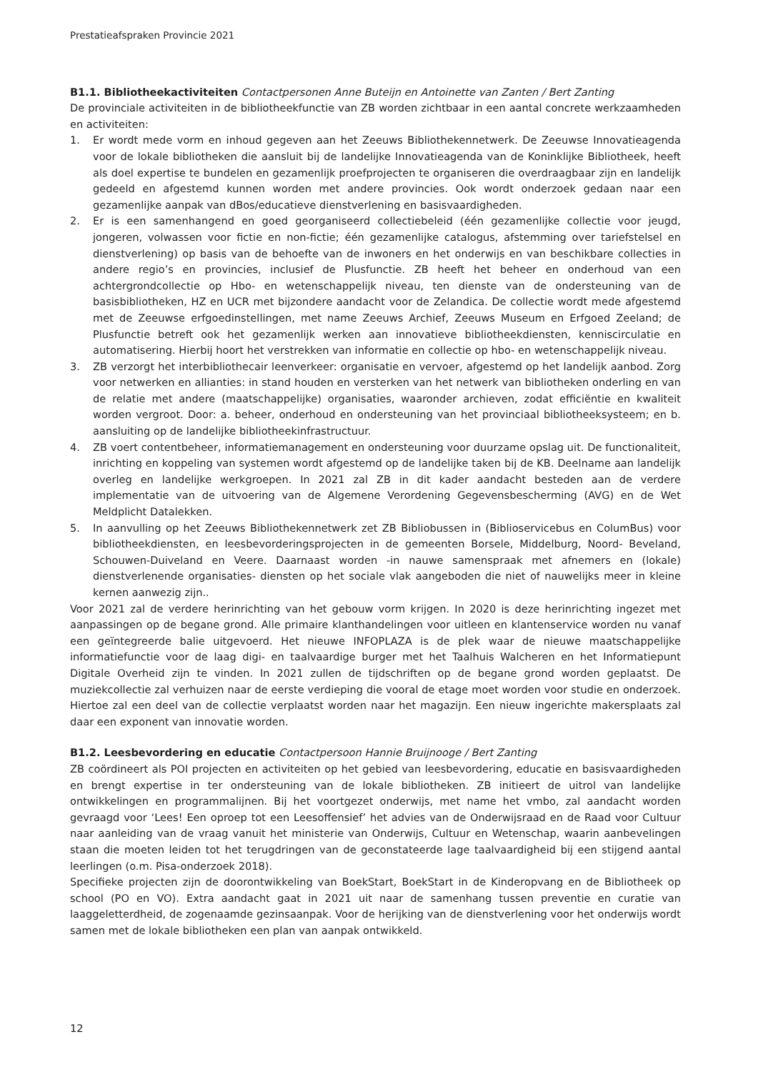Prestatieafspraken Provincie 2021
B1.1. Bibliotheekactiviteiten Contactpersonen Anne Buteijn en Antoinette van Zanten / Bert Zanting
De provinciale activiteiten in de bibliotheekfunctie van ZB worden zichtbaar in een aantal concrete werkzaamheden en activiteiten:
1. Er wordt mede vorm en inhoud gegeven aan het Zeeuws Bibliothekennetwerk. De Zeeuwse Innovatieagenda voor de lokale bibliotheken die aansluit bij de landelijke Innovatieagenda van de Koninklijke Bibliotheek, heeft als doel expertise te bundelen en gezamenlijk proefprojecten te organiseren die overdraagbaar zijn en landelijk gedeeld en afgestemd kunnen worden met andere provincies. Ook wordt onderzoek gedaan naar een gezamenlijke aanpak van dBos/educatieve dienstverlening en basisvaardigheden.
2. Er is een samenhangend en goed georganiseerd collectiebeleid (één gezamenlijke collectie voor jeugd, jongeren, volwassen voor fictie en non-fictie; één gezamenlijke catalogus, afstemming over tariefstelsel en dienstverlening) op basis van de behoefte van de inwoners en het onderwijs en van beschikbare collecties in andere regio’s en provincies, inclusief de Plusfunctie. ZB heeft het beheer en onderhoud van een achtergrondcollectie op Hbo- en wetenschappelijk niveau, ten dienste van de ondersteuning van de basisbibliotheken, HZ en UCR met bijzondere aandacht voor de Zelandica. De collectie wordt mede afgestemd met de Zeeuwse erfgoedinstellingen, met name Zeeuws Archief, Zeeuws Museum en Erfgoed Zeeland; de Plusfunctie betreft ook het gezamenlijk werken aan innovatieve bibliotheekdiensten, kenniscirculatie en automatisering. Hierbij hoort het verstrekken van informatie en collectie op hbo- en wetenschappelijk niveau.
3. ZB verzorgt het interbibliothecair leenverkeer: organisatie en vervoer, afgestemd op het landelijk aanbod. Zorg voor netwerken en allianties: in stand houden en versterken van het netwerk van bibliotheken onderling en van de relatie met andere (maatschappelijke) organisaties, waaronder archieven, zodat efficiëntie en kwaliteit worden vergroot. Door: a. beheer, onderhoud en ondersteuning van het provinciaal bibliotheeksysteem; en b. aansluiting op de landelijke bibliotheekinfrastructuur.
4. ZB voert contentbeheer, informatiemanagement en ondersteuning voor duurzame opslag uit. De functionaliteit, inrichting en koppeling van systemen wordt afgestemd op de landelijke taken bij de KB. Deelname aan landelijk overleg en landelijke werkgroepen. In 2021 zal ZB in dit kader aandacht besteden aan de verdere implementatie van de uitvoering van de Algemene Verordening Gegevensbescherming (AVG) en de Wet Meldplicht Datalekken.
5. In aanvulling op het Zeeuws Bibliothekennetwerk zet ZB Bibliobussen in (Biblioservicebus en ColumBus) voor bibliotheekdiensten, en leesbevorderingsprojecten in de gemeenten Borsele, Middelburg, Noord- Beveland, Schouwen-Duiveland en Veere. Daarnaast worden -in nauwe samenspraak met afnemers en (lokale) dienstverlenende organisaties- diensten op het sociale vlak aangeboden die niet of nauwelijks meer in kleine kernen aanwezig zijn..
Voor 2021 zal de verdere herinrichting van het gebouw vorm krijgen. In 2020 is deze herinrichting ingezet met aanpassingen op de begane grond. Alle primaire klanthandelingen voor uitleen en klantenservice worden nu vanaf een geïntegreerde balie uitgevoerd. Het nieuwe INFOPLAZA is de plek waar de nieuwe maatschappelijke informatiefunctie voor de laag digi- en taalvaardige burger met het Taalhuis Walcheren en het Informatiepunt Digitale Overheid zijn te vinden. In 2021 zullen de tijdschriften op de begane grond worden geplaatst. De muziekcollectie zal verhuizen naar de eerste verdieping die vooral de etage moet worden voor studie en onderzoek. Hiertoe zal een deel van de collectie verplaatst worden naar het magazijn. Een nieuw ingerichte makersplaats zal daar een exponent van innovatie worden.
B1.2. Leesbevordering en educatie Contactpersoon Hannie Bruijnooge / Bert Zanting
ZB coördineert als POI projecten en activiteiten op het gebied van leesbevordering, educatie en basisvaardigheden en brengt expertise in ter ondersteuning van de lokale bibliotheken. ZB initieert de uitrol van landelijke ontwikkelingen en programmalijnen. Bij het voortgezet onderwijs, met name het vmbo, zal aandacht worden gevraagd voor ‘Lees! Een oproep tot een Leesoffensief’ het advies van de Onderwijsraad en de Raad voor Cultuur naar aanleiding van de vraag vanuit het ministerie van Onderwijs, Cultuur en Wetenschap, waarin aanbevelingen staan die moeten leiden tot het terugdringen van de geconstateerde lage taalvaardigheid bij een stijgend aantal leerlingen (o.m. Pisa-onderzoek 2018).
Specifieke projecten zijn de doorontwikkeling van BoekStart, BoekStart in de Kinderopvang en de Bibliotheek op school (PO en VO). Extra aandacht gaat in 2021 uit naar de samenhang tussen preventie en curatie van laaggeletterdheid, de zogenaamde gezinsaanpak. Voor de herijking van de dienstverlening voor het onderwijs wordt samen met de lokale bibliotheken een plan van aanpak ontwikkeld.
12